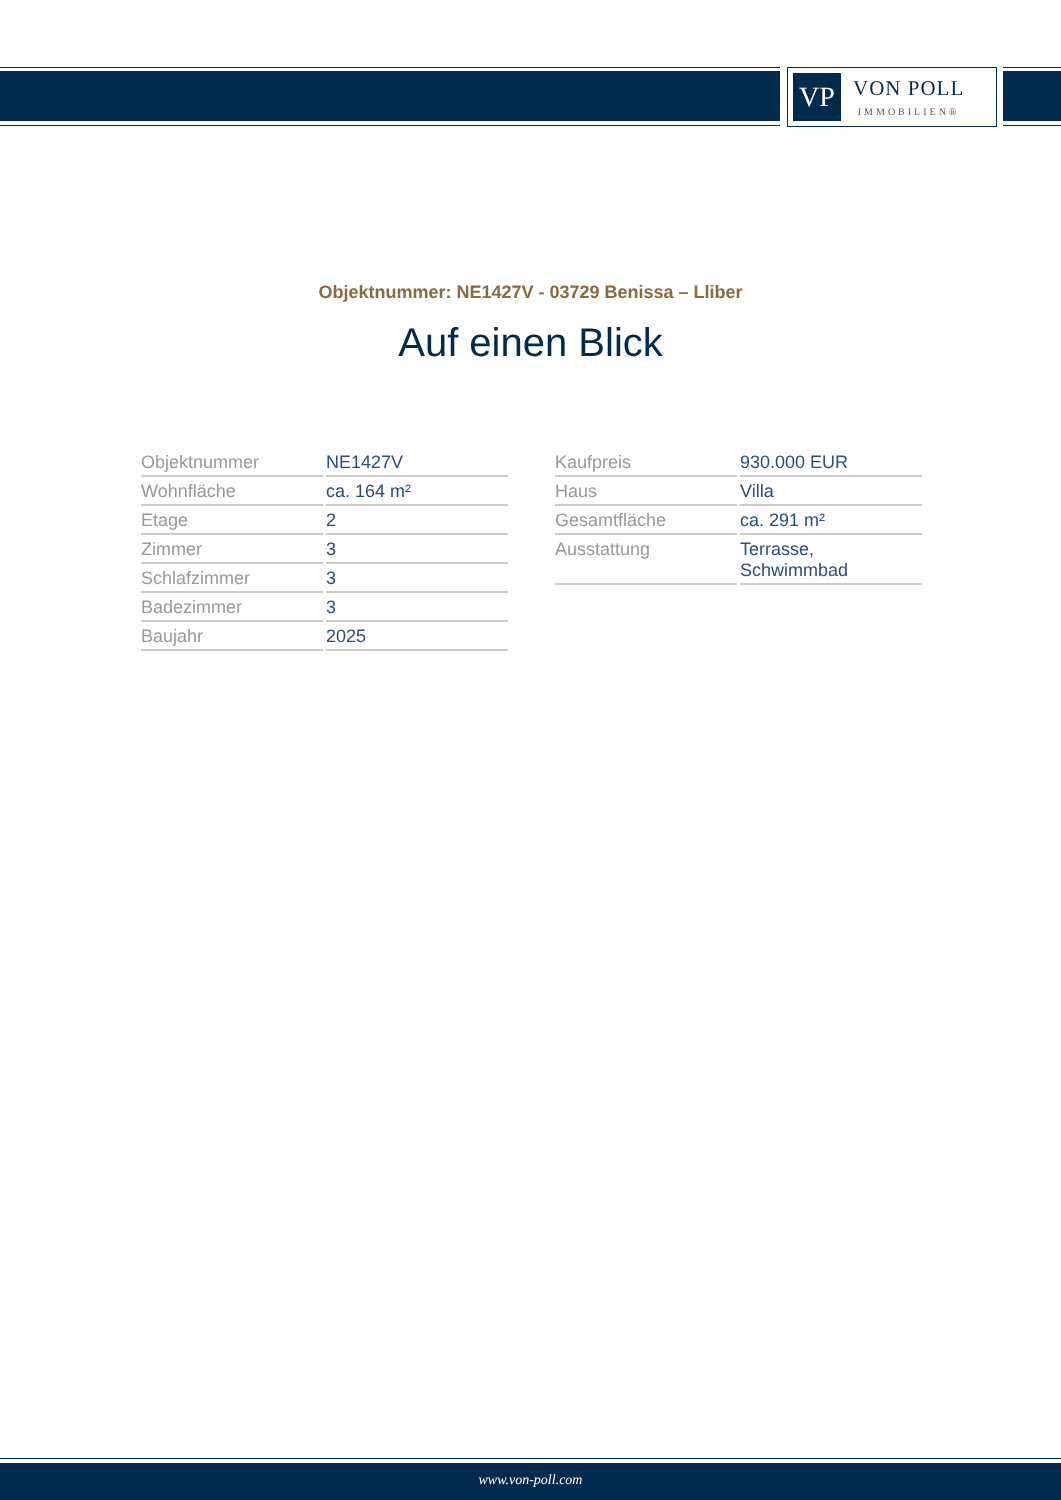VP
VON POLL
IMMOBILIEN®
Objektnummer: NE1427V - 03729 Benissa – Lliber
Auf einen Blick
| Objektnummer | NE1427V |
| Wohnfläche | ca. 164 m² |
| Etage | 2 |
| Zimmer | 3 |
| Schlafzimmer | 3 |
| Badezimmer | 3 |
| Baujahr | 2025 |
| Kaufpreis | 930.000 EUR |
| Haus | Villa |
| Gesamtfläche | ca. 291 m² |
| Ausstattung | Terrasse, Schwimmbad |
www.von-poll.com